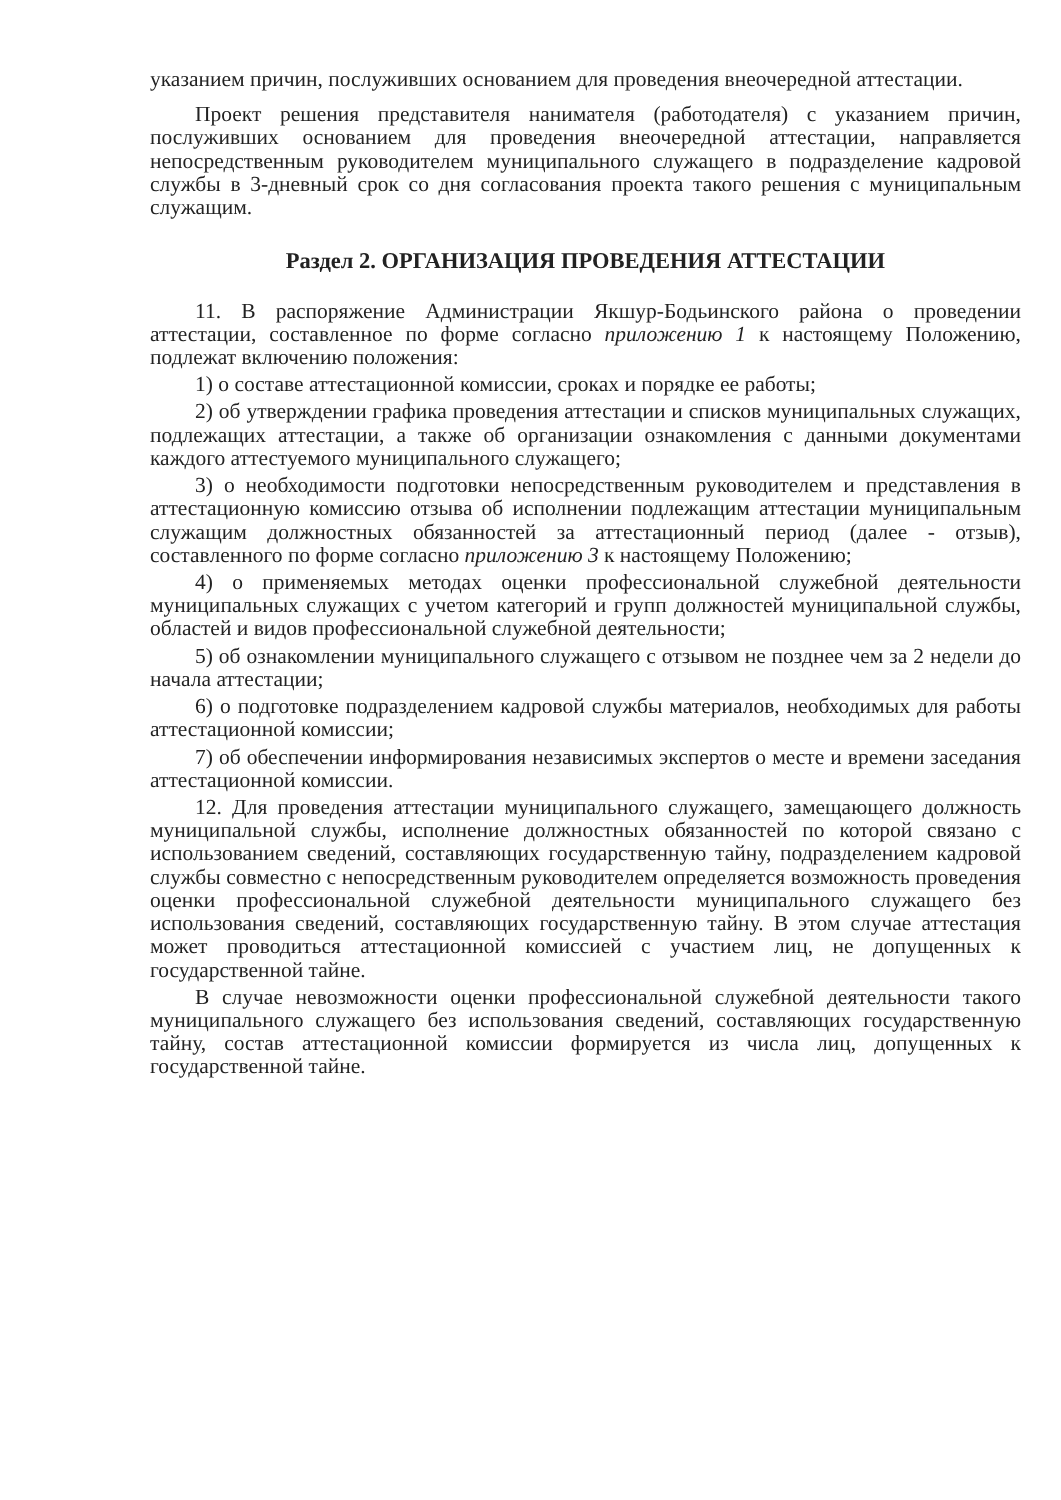указанием причин, послуживших основанием для проведения внеочередной аттестации.
Проект решения представителя нанимателя (работодателя) с указанием причин, послуживших основанием для проведения внеочередной аттестации, направляется непосредственным руководителем муниципального служащего в подразделение кадровой службы в 3-дневный срок со дня согласования проекта такого решения с муниципальным служащим.
Раздел 2. ОРГАНИЗАЦИЯ ПРОВЕДЕНИЯ АТТЕСТАЦИИ
11. В распоряжение Администрации Якшур-Бодьинского района о проведении аттестации, составленное по форме согласно приложению 1 к настоящему Положению, подлежат включению положения:
1) о составе аттестационной комиссии, сроках и порядке ее работы;
2) об утверждении графика проведения аттестации и списков муниципальных служащих, подлежащих аттестации, а также об организации ознакомления с данными документами каждого аттестуемого муниципального служащего;
3) о необходимости подготовки непосредственным руководителем и представления в аттестационную комиссию отзыва об исполнении подлежащим аттестации муниципальным служащим должностных обязанностей за аттестационный период (далее - отзыв), составленного по форме согласно приложению 3 к настоящему Положению;
4) о применяемых методах оценки профессиональной служебной деятельности муниципальных служащих с учетом категорий и групп должностей муниципальной службы, областей и видов профессиональной служебной деятельности;
5) об ознакомлении муниципального служащего с отзывом не позднее чем за 2 недели до начала аттестации;
6) о подготовке подразделением кадровой службы материалов, необходимых для работы аттестационной комиссии;
7) об обеспечении информирования независимых экспертов о месте и времени заседания аттестационной комиссии.
12. Для проведения аттестации муниципального служащего, замещающего должность муниципальной службы, исполнение должностных обязанностей по которой связано с использованием сведений, составляющих государственную тайну, подразделением кадровой службы совместно с непосредственным руководителем определяется возможность проведения оценки профессиональной служебной деятельности муниципального служащего без использования сведений, составляющих государственную тайну. В этом случае аттестация может проводиться аттестационной комиссией с участием лиц, не допущенных к государственной тайне.
В случае невозможности оценки профессиональной служебной деятельности такого муниципального служащего без использования сведений, составляющих государственную тайну, состав аттестационной комиссии формируется из числа лиц, допущенных к государственной тайне.